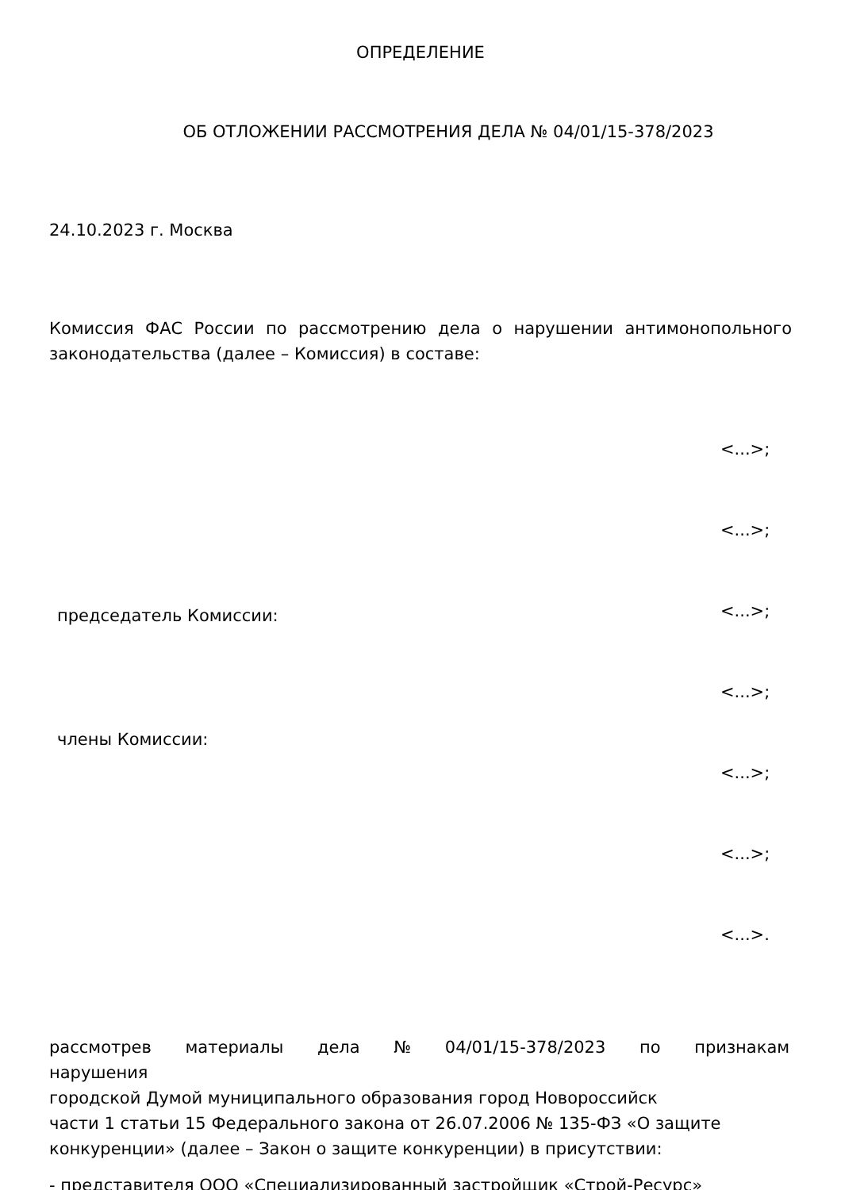ОПРЕДЕЛЕНИЕ
ОБ ОТЛОЖЕНИИ РАССМОТРЕНИЯ ДЕЛА № 04/01/15-378/2023
24.10.2023 г. Москва
Комиссия ФАС России по рассмотрению дела о нарушении антимонопольного законодательства (далее – Комиссия) в составе:
председатель Комиссии:
члены Комиссии:
<...>;
<...>;
<...>;
<...>;
<...>;
<...>;
<...>.
рассмотрев материалы дела № 04/01/15-378/2023 по признакам
нарушения
городской Думой муниципального образования город Новороссийск
части 1 статьи 15 Федерального закона от 26.07.2006 № 135-ФЗ «О защите конкуренции» (далее – Закон о защите конкуренции) в присутствии:
- представителя ООО «Специализированный застройщик «Строй-Ресурс»